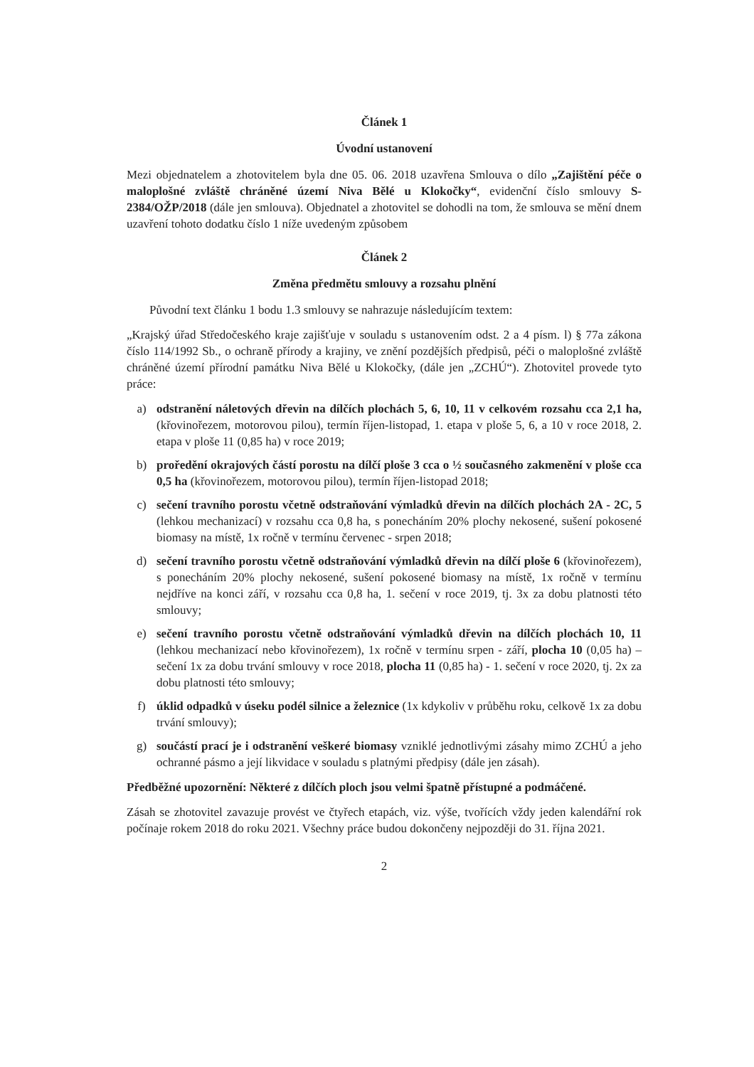Článek 1
Úvodní ustanovení
Mezi objednatelem a zhotovitelem byla dne 05. 06. 2018 uzavřena Smlouva o dílo „Zajištění péče o maloplošné zvláště chráněné území Niva Bělé u Klokočky“, evidenční číslo smlouvy S-2384/OŽP/2018 (dále jen smlouva). Objednatel a zhotovitel se dohodli na tom, že smlouva se mění dnem uzavření tohoto dodatku číslo 1 níže uvedeným způsobem
Článek 2
Změna předmětu smlouvy a rozsahu plnění
Původní text článku 1 bodu 1.3 smlouvy se nahrazuje následujícím textem:
„Krajský úřad Středočeského kraje zajišťuje v souladu s ustanovením odst. 2 a 4 písm. l) § 77a zákona číslo 114/1992 Sb., o ochraně přírody a krajiny, ve znění pozdějších předpisů, péči o maloplošné zvláště chráněné území přírodní památku Niva Bělé u Klokočky, (dále jen „ZCHÚ“). Zhotovitel provede tyto práce:
a) odstranění náletových dřevin na dílčích plochách 5, 6, 10, 11 v celkovém rozsahu cca 2,1 ha, (křovinořezem, motorovou pilou), termín říjen-listopad, 1. etapa v ploše 5, 6, a 10 v roce 2018, 2. etapa v ploše 11 (0,85 ha) v roce 2019;
b) proředění okrajových částí porostu na dílčí ploše 3 cca o ½ současného zakmenění v ploše cca 0,5 ha (křovinořezem, motorovou pilou), termín říjen-listopad 2018;
c) sečení travního porostu včetně odstraňování výmladků dřevin na dílčích plochách 2A - 2C, 5 (lehkou mechanizací) v rozsahu cca 0,8 ha, s ponecháním 20% plochy nekosené, sušení pokosené biomasy na místě, 1x ročně v termínu červenec - srpen 2018;
d) sečení travního porostu včetně odstraňování výmladků dřevin na dílčí ploše 6 (křovinořezem), s ponecháním 20% plochy nekosené, sušení pokosené biomasy na místě, 1x ročně v termínu nejdříve na konci září, v rozsahu cca 0,8 ha, 1. sečení v roce 2019, tj. 3x za dobu platnosti této smlouvy;
e) sečení travního porostu včetně odstraňování výmladků dřevin na dílčích plochách 10, 11 (lehkou mechanizací nebo křovinořezem), 1x ročně v termínu srpen - září, plocha 10 (0,05 ha) – sečení 1x za dobu trvání smlouvy v roce 2018, plocha 11 (0,85 ha) - 1. sečení v roce 2020, tj. 2x za dobu platnosti této smlouvy;
f) úklid odpadků v úseku podél silnice a železnice (1x kdykoliv v průběhu roku, celkově 1x za dobu trvání smlouvy);
g) součástí prací je i odstranění veškeré biomasy vzniklé jednotlivými zásahy mimo ZCHÚ a jeho ochranné pásmo a její likvidace v souladu s platnými předpisy (dále jen zásah).
Předběžné upozornění: Některé z dílčích ploch jsou velmi špatně přístupné a podmáčené.
Zásah se zhotovitel zavazuje provést ve čtyřech etapách, viz. výše, tvořících vždy jeden kalendářní rok počínaje rokem 2018 do roku 2021. Všechny práce budou dokončeny nejpozději do 31. října 2021.
2